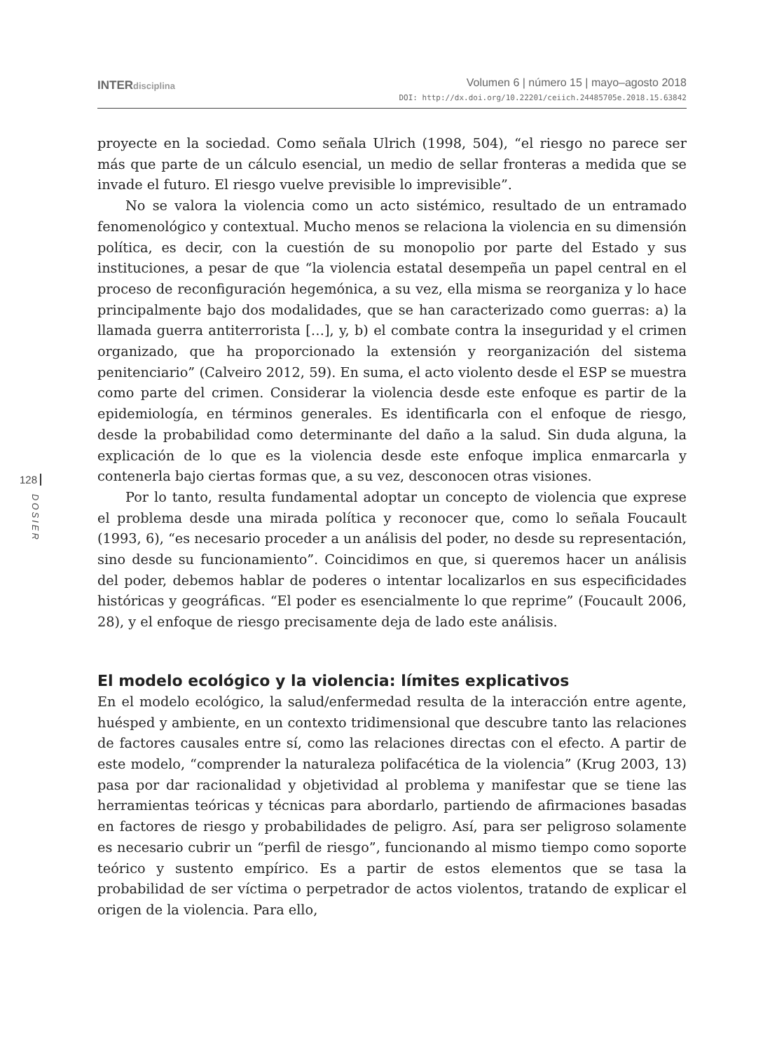INTERdisciplina
Volumen 6 | número 15 | mayo–agosto 2018
DOI: http://dx.doi.org/10.22201/ceiich.24485705e.2018.15.63842
128
DOSIER
proyecte en la sociedad. Como señala Ulrich (1998, 504), “el riesgo no parece ser más que parte de un cálculo esencial, un medio de sellar fronteras a medida que se invade el futuro. El riesgo vuelve previsible lo imprevisible”.
No se valora la violencia como un acto sistémico, resultado de un entramado fenomenológico y contextual. Mucho menos se relaciona la violencia en su dimensión política, es decir, con la cuestión de su monopolio por parte del Estado y sus instituciones, a pesar de que “la violencia estatal desempeña un papel central en el proceso de reconfiguración hegemónica, a su vez, ella misma se reorganiza y lo hace principalmente bajo dos modalidades, que se han caracterizado como guerras: a) la llamada guerra antiterrorista […], y, b) el combate contra la inseguridad y el crimen organizado, que ha proporcionado la extensión y reorganización del sistema penitenciario” (Calveiro 2012, 59). En suma, el acto violento desde el ESP se muestra como parte del crimen. Considerar la violencia desde este enfoque es partir de la epidemiología, en términos generales. Es identificarla con el enfoque de riesgo, desde la probabilidad como determinante del daño a la salud. Sin duda alguna, la explicación de lo que es la violencia desde este enfoque implica enmarcarla y contenerla bajo ciertas formas que, a su vez, desconocen otras visiones.
Por lo tanto, resulta fundamental adoptar un concepto de violencia que exprese el problema desde una mirada política y reconocer que, como lo señala Foucault (1993, 6), “es necesario proceder a un análisis del poder, no desde su representación, sino desde su funcionamiento”. Coincidimos en que, si queremos hacer un análisis del poder, debemos hablar de poderes o intentar localizarlos en sus especificidades históricas y geográficas. “El poder es esencialmente lo que reprime” (Foucault 2006, 28), y el enfoque de riesgo precisamente deja de lado este análisis.
El modelo ecológico y la violencia: límites explicativos
En el modelo ecológico, la salud/enfermedad resulta de la interacción entre agente, huésped y ambiente, en un contexto tridimensional que descubre tanto las relaciones de factores causales entre sí, como las relaciones directas con el efecto. A partir de este modelo, “comprender la naturaleza polifacética de la violencia” (Krug 2003, 13) pasa por dar racionalidad y objetividad al problema y manifestar que se tiene las herramientas teóricas y técnicas para abordarlo, partiendo de afirmaciones basadas en factores de riesgo y probabilidades de peligro. Así, para ser peligroso solamente es necesario cubrir un “perfil de riesgo”, funcionando al mismo tiempo como soporte teórico y sustento empírico. Es a partir de estos elementos que se tasa la probabilidad de ser víctima o perpetrador de actos violentos, tratando de explicar el origen de la violencia. Para ello,